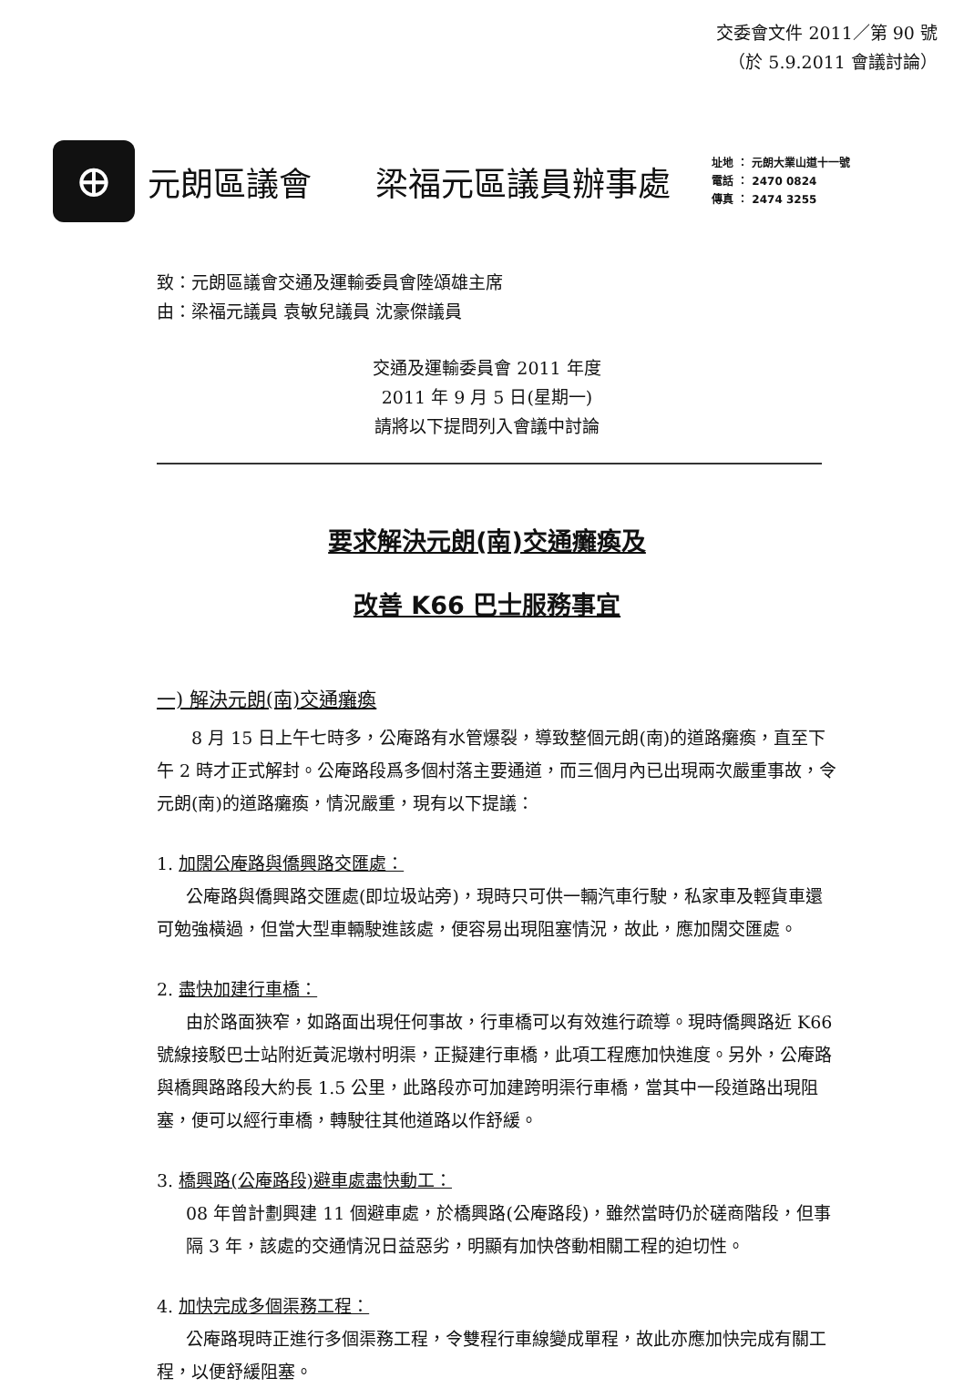交委會文件 2011／第 90 號
（於 5.9.2011 會議討論）
⊕
元朗區議會 梁福元區議員辦事處
址地 ： 元朗大業山道十一號
電話 ： 2470 0824
傳真 ： 2474 3255
致：元朗區議會交通及運輸委員會陸頌雄主席
由：梁福元議員 袁敏兒議員 沈豪傑議員
交通及運輸委員會 2011 年度
2011 年 9 月 5 日(星期一)
請將以下提問列入會議中討論
要求解決元朗(南)交通癱瘓及
改善 K66 巴士服務事宜
一) 解決元朗(南)交通癱瘓
8 月 15 日上午七時多，公庵路有水管爆裂，導致整個元朗(南)的道路癱瘓，直至下午 2 時才正式解封。公庵路段爲多個村落主要通道，而三個月內已出現兩次嚴重事故，令元朗(南)的道路癱瘓，情況嚴重，現有以下提議：
1. 加闊公庵路與僑興路交匯處：
公庵路與僑興路交匯處(即垃圾站旁)，現時只可供一輛汽車行駛，私家車及輕貨車還可勉強橫過，但當大型車輛駛進該處，便容易出現阻塞情況，故此，應加闊交匯處。
2. 盡快加建行車橋：
由於路面狹窄，如路面出現任何事故，行車橋可以有效進行疏導。現時僑興路近 K66 號線接駁巴士站附近黃泥墩村明渠，正擬建行車橋，此項工程應加快進度。另外，公庵路與橋興路路段大約長 1.5 公里，此路段亦可加建跨明渠行車橋，當其中一段道路出現阻塞，便可以經行車橋，轉駛往其他道路以作舒緩。
3. 橋興路(公庵路段)避車處盡快動工：
08 年曾計劃興建 11 個避車處，於橋興路(公庵路段)，雖然當時仍於磋商階段，但事隔 3 年，該處的交通情況日益惡劣，明顯有加快啓動相關工程的迫切性。
4. 加快完成多個渠務工程：
公庵路現時正進行多個渠務工程，令雙程行車線變成單程，故此亦應加快完成有關工程，以便舒緩阻塞。